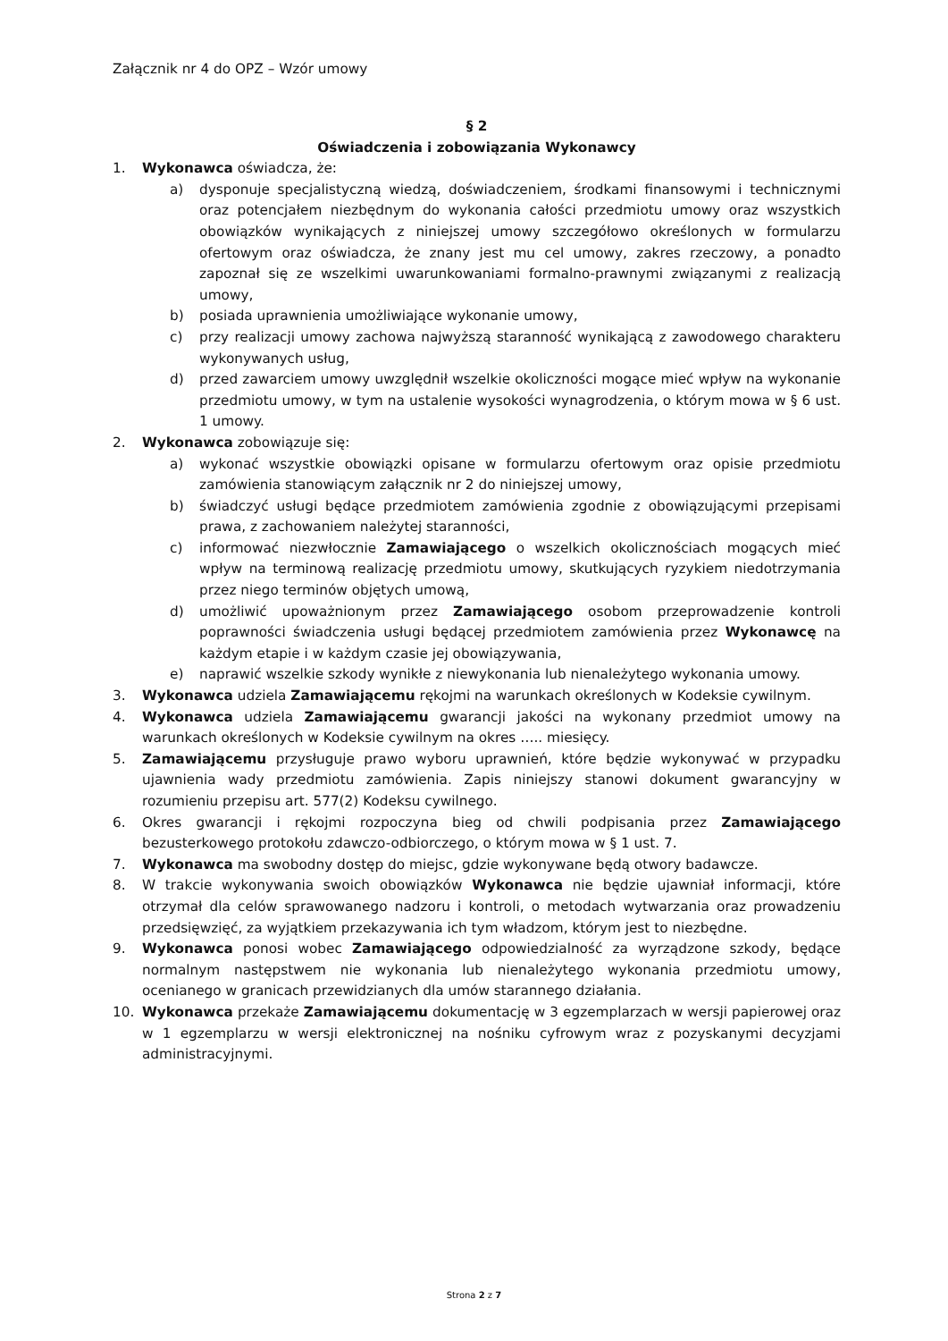Załącznik nr 4 do OPZ – Wzór umowy
§ 2
Oświadczenia i zobowiązania Wykonawcy
1. Wykonawca oświadcza, że:
a) dysponuje specjalistyczną wiedzą, doświadczeniem, środkami finansowymi i technicznymi oraz potencjałem niezbędnym do wykonania całości przedmiotu umowy oraz wszystkich obowiązków wynikających z niniejszej umowy szczegółowo określonych w formularzu ofertowym oraz oświadcza, że znany jest mu cel umowy, zakres rzeczowy, a ponadto zapoznał się ze wszelkimi uwarunkowaniami formalno-prawnymi związanymi z realizacją umowy,
b) posiada uprawnienia umożliwiające wykonanie umowy,
c) przy realizacji umowy zachowa najwyższą staranność wynikającą z zawodowego charakteru wykonywanych usług,
d) przed zawarciem umowy uwzględnił wszelkie okoliczności mogące mieć wpływ na wykonanie przedmiotu umowy, w tym na ustalenie wysokości wynagrodzenia, o którym mowa w § 6 ust. 1 umowy.
2. Wykonawca zobowiązuje się:
a) wykonać wszystkie obowiązki opisane w formularzu ofertowym oraz opisie przedmiotu zamówienia stanowiącym załącznik nr 2 do niniejszej umowy,
b) świadczyć usługi będące przedmiotem zamówienia zgodnie z obowiązującymi przepisami prawa, z zachowaniem należytej staranności,
c) informować niezwłocznie Zamawiającego o wszelkich okolicznościach mogących mieć wpływ na terminową realizację przedmiotu umowy, skutkujących ryzykiem niedotrzymania przez niego terminów objętych umową,
d) umożliwić upoważnionym przez Zamawiającego osobom przeprowadzenie kontroli poprawności świadczenia usługi będącej przedmiotem zamówienia przez Wykonawcę na każdym etapie i w każdym czasie jej obowiązywania,
e) naprawić wszelkie szkody wynikłe z niewykonania lub nienależytego wykonania umowy.
3. Wykonawca udziela Zamawiającemu rękojmi na warunkach określonych w Kodeksie cywilnym.
4. Wykonawca udziela Zamawiającemu gwarancji jakości na wykonany przedmiot umowy na warunkach określonych w Kodeksie cywilnym na okres ….. miesięcy.
5. Zamawiającemu przysługuje prawo wyboru uprawnień, które będzie wykonywać w przypadku ujawnienia wady przedmiotu zamówienia. Zapis niniejszy stanowi dokument gwarancyjny w rozumieniu przepisu art. 577(2) Kodeksu cywilnego.
6. Okres gwarancji i rękojmi rozpoczyna bieg od chwili podpisania przez Zamawiającego bezusterkowego protokołu zdawczo-odbiorczego, o którym mowa w § 1 ust. 7.
7. Wykonawca ma swobodny dostęp do miejsc, gdzie wykonywane będą otwory badawcze.
8. W trakcie wykonywania swoich obowiązków Wykonawca nie będzie ujawniał informacji, które otrzymał dla celów sprawowanego nadzoru i kontroli, o metodach wytwarzania oraz prowadzeniu przedsięwzięć, za wyjątkiem przekazywania ich tym władzom, którym jest to niezbędne.
9. Wykonawca ponosi wobec Zamawiającego odpowiedzialność za wyrządzone szkody, będące normalnym następstwem nie wykonania lub nienależytego wykonania przedmiotu umowy, ocenianego w granicach przewidzianych dla umów starannego działania.
10. Wykonawca przekaże Zamawiającemu dokumentację w 3 egzemplarzach w wersji papierowej oraz w 1 egzemplarzu w wersji elektronicznej na nośniku cyfrowym wraz z pozyskanymi decyzjami administracyjnymi.
Strona 2 z 7